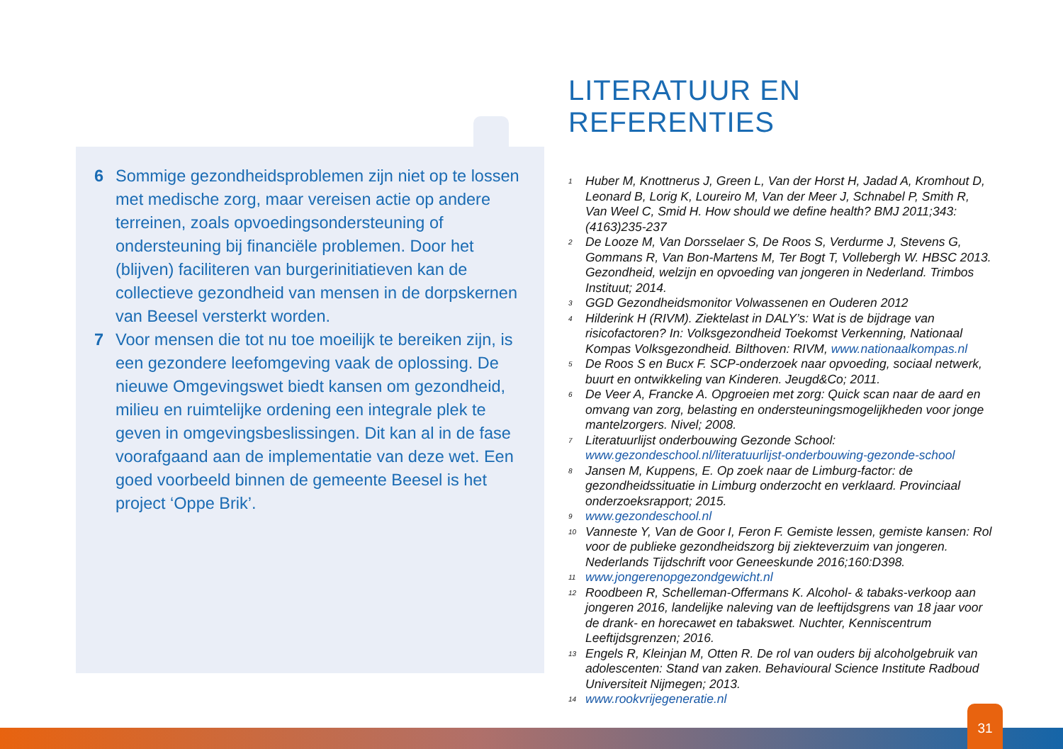6 Sommige gezondheidsproblemen zijn niet op te lossen met medische zorg, maar vereisen actie op andere terreinen, zoals opvoedingsondersteuning of ondersteuning bij financiële problemen. Door het (blijven) faciliteren van burgerinitiatieven kan de collectieve gezondheid van mensen in de dorpskernen van Beesel versterkt worden.
7 Voor mensen die tot nu toe moeilijk te bereiken zijn, is een gezondere leefomgeving vaak de oplossing. De nieuwe Omgevingswet biedt kansen om gezondheid, milieu en ruimtelijke ordening een integrale plek te geven in omgevingsbeslissingen. Dit kan al in de fase voorafgaand aan de implementatie van deze wet. Een goed voorbeeld binnen de gemeente Beesel is het project ‘Oppe Brik’.
LITERATUUR EN REFERENTIES
<sup>1</sup> Huber M, Knottnerus J, Green L, Van der Horst H, Jadad A, Kromhout D, Leonard B, Lorig K, Loureiro M, Van der Meer J, Schnabel P, Smith R, Van Weel C, Smid H. How should we define health? BMJ 2011;343:(4163)235-237
<sup>2</sup> De Looze M, Van Dorsselaer S, De Roos S, Verdurme J, Stevens G, Gommans R, Van Bon-Martens M, Ter Bogt T, Vollebergh W. HBSC 2013. Gezondheid, welzijn en opvoeding van jongeren in Nederland. Trimbos Instituut; 2014.
<sup>3</sup> GGD Gezondheidsmonitor Volwassenen en Ouderen 2012
<sup>4</sup> Hilderink H (RIVM). Ziektelast in DALY’s: Wat is de bijdrage van risicofactoren? In: Volksgezondheid Toekomst Verkenning, Nationaal Kompas Volksgezondheid. Bilthoven: RIVM, www.nationaalkompas.nl
<sup>5</sup> De Roos S en Bucx F. SCP-onderzoek naar opvoeding, sociaal netwerk, buurt en ontwikkeling van Kinderen. Jeugd&Co; 2011.
<sup>6</sup> De Veer A, Francke A. Opgroeien met zorg: Quick scan naar de aard en omvang van zorg, belasting en ondersteuningsmogelijkheden voor jonge mantelzorgers. Nivel; 2008.
<sup>7</sup> Literatuurlijst onderbouwing Gezonde School: www.gezondeschool.nl/literatuurlijst-onderbouwing-gezonde-school
<sup>8</sup> Jansen M, Kuppens, E. Op zoek naar de Limburg-factor: de gezondheidssituatie in Limburg onderzocht en verklaard. Provinciaal onderzoeksrapport; 2015.
<sup>9</sup> www.gezondeschool.nl
<sup>10</sup> Vanneste Y, Van de Goor I, Feron F. Gemiste lessen, gemiste kansen: Rol voor de publieke gezondheidszorg bij ziekteverzuim van jongeren. Nederlands Tijdschrift voor Geneeskunde 2016;160:D398.
<sup>11</sup> www.jongerenopgezondgewicht.nl
<sup>12</sup> Roodbeen R, Schelleman-Offermans K. Alcohol- & tabaks-verkoop aan jongeren 2016, landelijke naleving van de leeftijdsgrens van 18 jaar voor de drank- en horecawet en tabakswet. Nuchter, Kenniscentrum Leeftijdsgrenzen; 2016.
<sup>13</sup> Engels R, Kleinjan M, Otten R. De rol van ouders bij alcoholgebruik van adolescenten: Stand van zaken. Behavioural Science Institute Radboud Universiteit Nijmegen; 2013.
<sup>14</sup> www.rookvrijegeneratie.nl
31